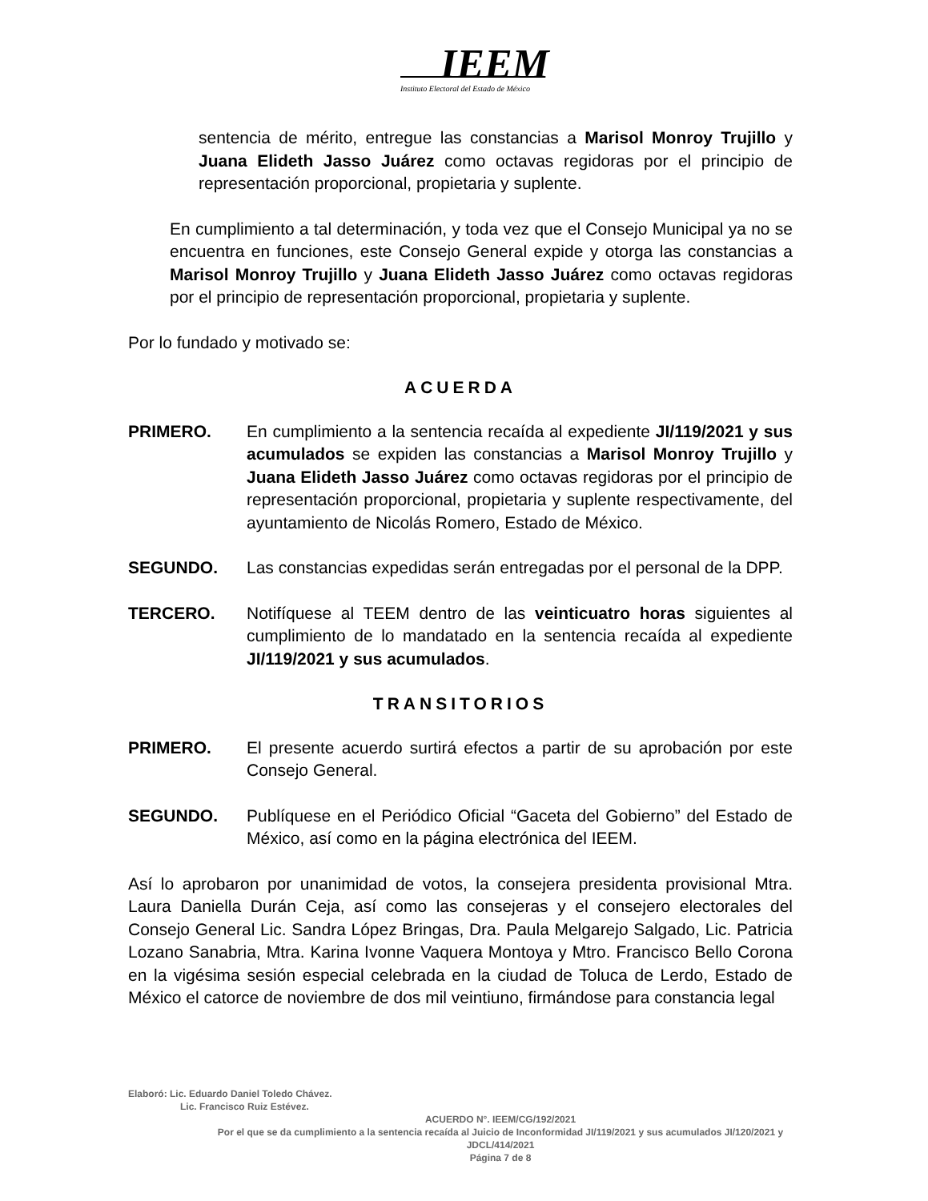IEEM
Instituto Electoral del Estado de México
sentencia de mérito, entregue las constancias a Marisol Monroy Trujillo y Juana Elideth Jasso Juárez como octavas regidoras por el principio de representación proporcional, propietaria y suplente.
En cumplimiento a tal determinación, y toda vez que el Consejo Municipal ya no se encuentra en funciones, este Consejo General expide y otorga las constancias a Marisol Monroy Trujillo y Juana Elideth Jasso Juárez como octavas regidoras por el principio de representación proporcional, propietaria y suplente.
Por lo fundado y motivado se:
ACUERDA
PRIMERO. En cumplimiento a la sentencia recaída al expediente JI/119/2021 y sus acumulados se expiden las constancias a Marisol Monroy Trujillo y Juana Elideth Jasso Juárez como octavas regidoras por el principio de representación proporcional, propietaria y suplente respectivamente, del ayuntamiento de Nicolás Romero, Estado de México.
SEGUNDO. Las constancias expedidas serán entregadas por el personal de la DPP.
TERCERO. Notifíquese al TEEM dentro de las veinticuatro horas siguientes al cumplimiento de lo mandatado en la sentencia recaída al expediente JI/119/2021 y sus acumulados.
TRANSITORIOS
PRIMERO. El presente acuerdo surtirá efectos a partir de su aprobación por este Consejo General.
SEGUNDO. Publíquese en el Periódico Oficial “Gaceta del Gobierno” del Estado de México, así como en la página electrónica del IEEM.
Así lo aprobaron por unanimidad de votos, la consejera presidenta provisional Mtra. Laura Daniella Durán Ceja, así como las consejeras y el consejero electorales del Consejo General Lic. Sandra López Bringas, Dra. Paula Melgarejo Salgado, Lic. Patricia Lozano Sanabria, Mtra. Karina Ivonne Vaquera Montoya y Mtro. Francisco Bello Corona en la vigésima sesión especial celebrada en la ciudad de Toluca de Lerdo, Estado de México el catorce de noviembre de dos mil veintiuno, firmándose para constancia legal
Elaboró: Lic. Eduardo Daniel Toledo Chávez.
Lic. Francisco Ruiz Estévez.
ACUERDO N°. IEEM/CG/192/2021
Por el que se da cumplimiento a la sentencia recaída al Juicio de Inconformidad JI/119/2021 y sus acumulados JI/120/2021 y JDCL/414/2021
Página 7 de 8